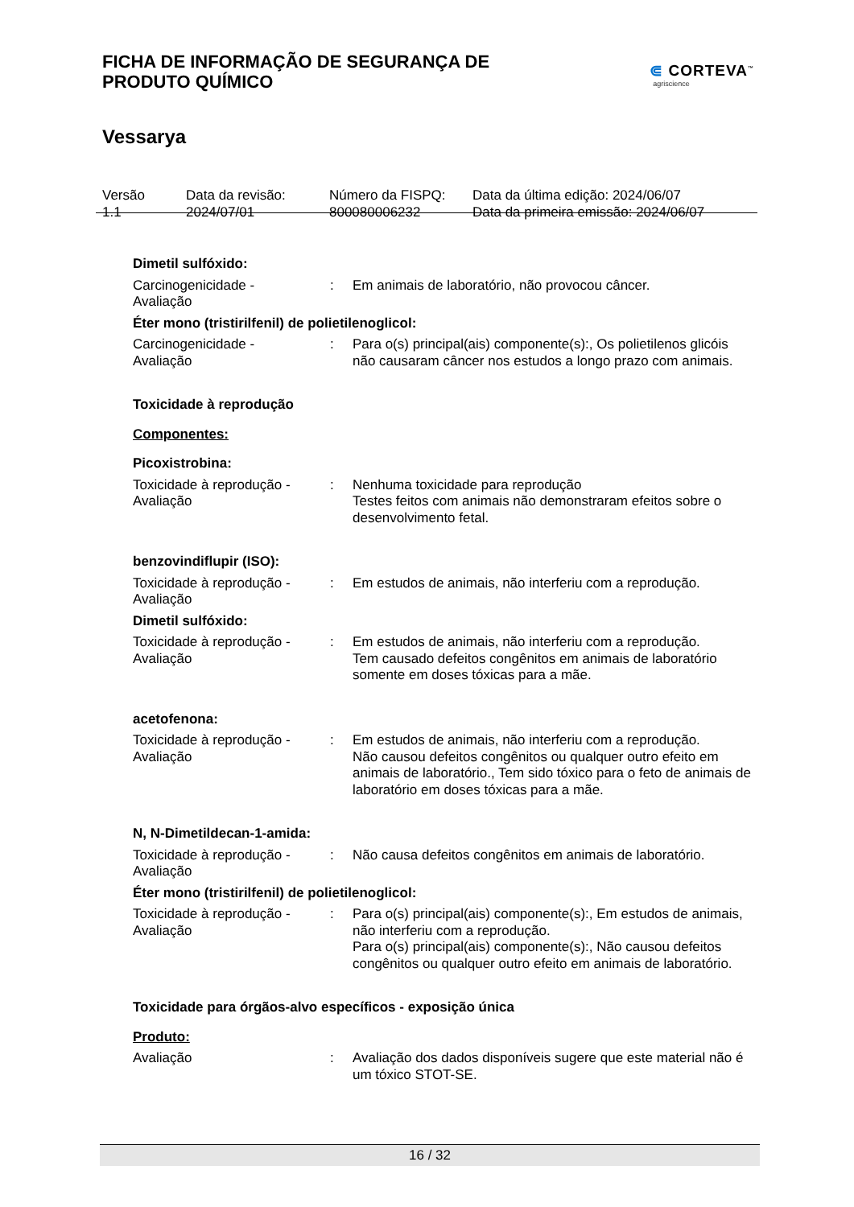FICHA DE INFORMAÇÃO DE SEGURANÇA DE
PRODUTO QUÍMICO
⋐ CORTEVA<sup>™</sup>
agriscience
Vessarya
Versão
1.1
Data da revisão:
2024/07/01
Número da FISPQ:
800080006232
Data da última edição: 2024/06/07
Data da primeira emissão: 2024/06/07
Dimetil sulfóxido:
Carcinogenicidade -
Avaliação
: Em animais de laboratório, não provocou câncer.
Éter mono (tristirilfenil) de polietilenoglicol:
Carcinogenicidade -
Avaliação
: Para o(s) principal(ais) componente(s):, Os polietilenos glicóis não causaram câncer nos estudos a longo prazo com animais.
Toxicidade à reprodução
Componentes:
Picoxistrobina:
Toxicidade à reprodução -
Avaliação
: Nenhuma toxicidade para reprodução
Testes feitos com animais não demonstraram efeitos sobre o desenvolvimento fetal.
benzovindiflupir (ISO):
Toxicidade à reprodução -
Avaliação
: Em estudos de animais, não interferiu com a reprodução.
Dimetil sulfóxido:
Toxicidade à reprodução -
Avaliação
: Em estudos de animais, não interferiu com a reprodução.
Tem causado defeitos congênitos em animais de laboratório somente em doses tóxicas para a mãe.
acetofenona:
Toxicidade à reprodução -
Avaliação
: Em estudos de animais, não interferiu com a reprodução.
Não causou defeitos congênitos ou qualquer outro efeito em animais de laboratório., Tem sido tóxico para o feto de animais de laboratório em doses tóxicas para a mãe.
N, N-Dimetildecan-1-amida:
Toxicidade à reprodução -
Avaliação
: Não causa defeitos congênitos em animais de laboratório.
Éter mono (tristirilfenil) de polietilenoglicol:
Toxicidade à reprodução -
Avaliação
: Para o(s) principal(ais) componente(s):, Em estudos de animais, não interferiu com a reprodução.
Para o(s) principal(ais) componente(s):, Não causou defeitos congênitos ou qualquer outro efeito em animais de laboratório.
Toxicidade para órgãos-alvo específicos - exposição única
Produto:
Avaliação : Avaliação dos dados disponíveis sugere que este material não é um tóxico STOT-SE.
16 / 32